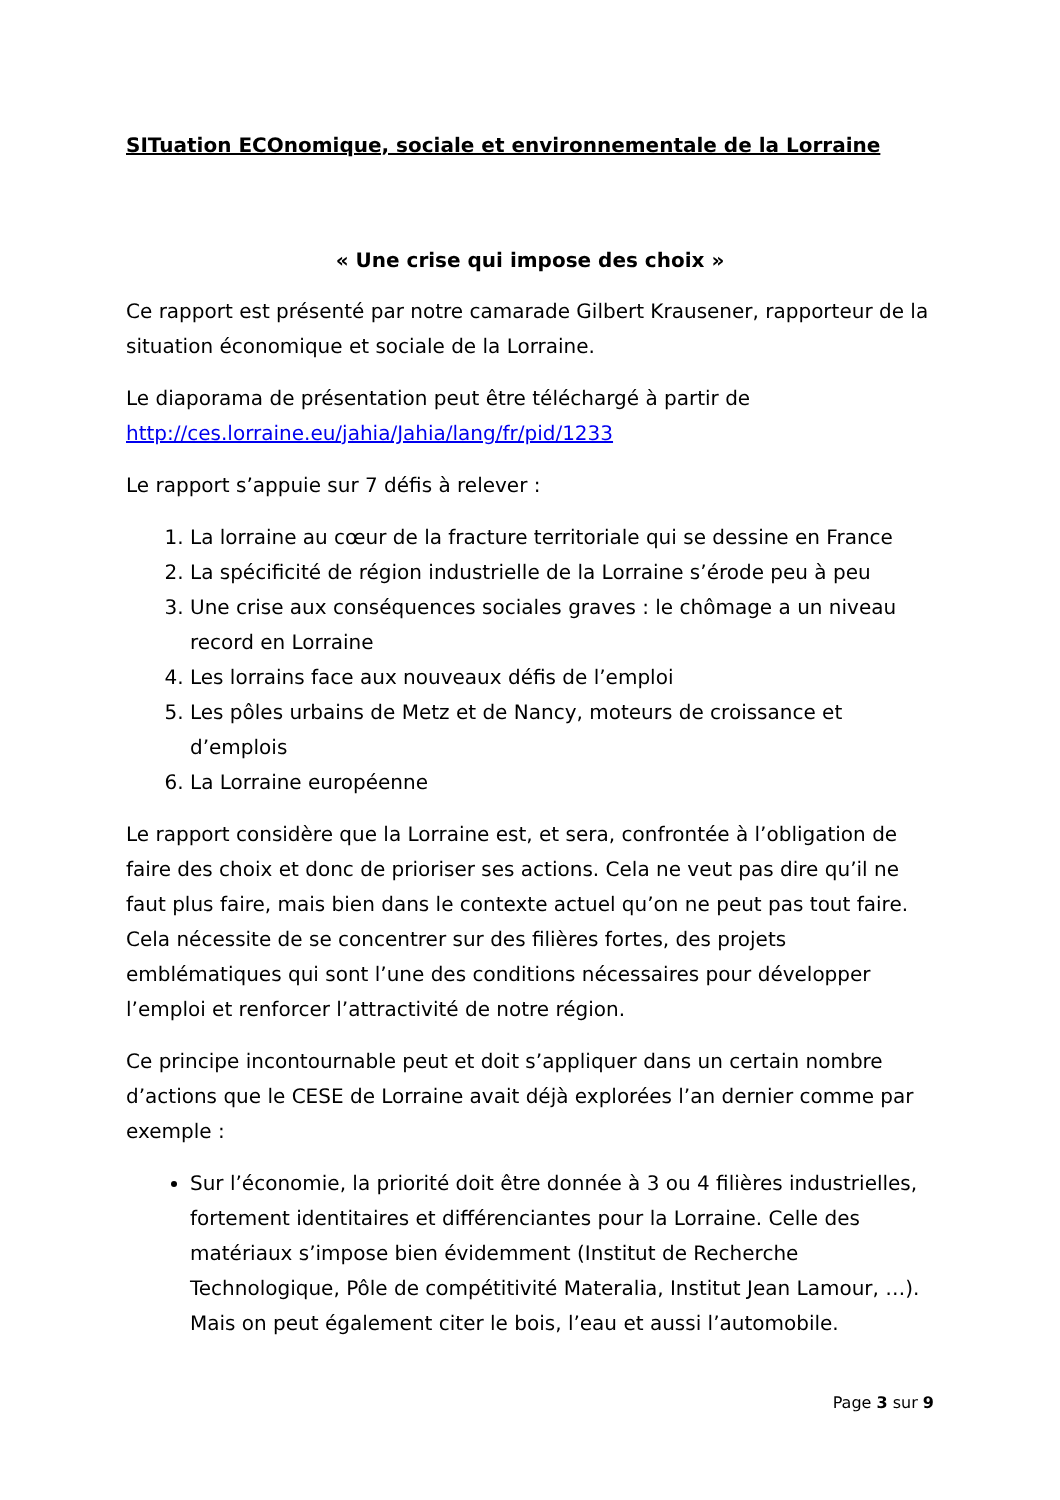SITuation ECOnomique, sociale et environnementale de la Lorraine
« Une crise qui impose des choix »
Ce rapport est présenté par notre camarade Gilbert Krausener, rapporteur de la situation économique et sociale de la Lorraine.
Le diaporama de présentation peut être téléchargé à partir de http://ces.lorraine.eu/jahia/Jahia/lang/fr/pid/1233
Le rapport s’appuie sur 7 défis à relever :
1. La lorraine au cœur de la fracture territoriale qui se dessine en France
2. La spécificité de région industrielle de la Lorraine s’érode peu à peu
3. Une crise aux conséquences sociales graves : le chômage a un niveau record en Lorraine
4. Les lorrains face aux nouveaux défis de l’emploi
5. Les pôles urbains de Metz et de Nancy, moteurs de croissance et d’emplois
6. La Lorraine européenne
Le rapport considère que la Lorraine est, et sera, confrontée à l’obligation de faire des choix et donc de prioriser ses actions. Cela ne veut pas dire qu’il ne faut plus faire, mais bien dans le contexte actuel qu’on ne peut pas tout faire. Cela nécessite de se concentrer sur des filières fortes, des projets emblématiques qui sont l’une des conditions nécessaires pour développer l’emploi et renforcer l’attractivité de notre région.
Ce principe incontournable peut et doit s’appliquer dans un certain nombre d’actions que le CESE de Lorraine avait déjà explorées l’an dernier comme par exemple :
Sur l’économie, la priorité doit être donnée à 3 ou 4 filières industrielles, fortement identitaires et différenciantes pour la Lorraine. Celle des matériaux s’impose bien évidemment (Institut de Recherche Technologique, Pôle de compétitivité Materalia, Institut Jean Lamour, …). Mais on peut également citer le bois, l’eau et aussi l’automobile.
Page 3 sur 9